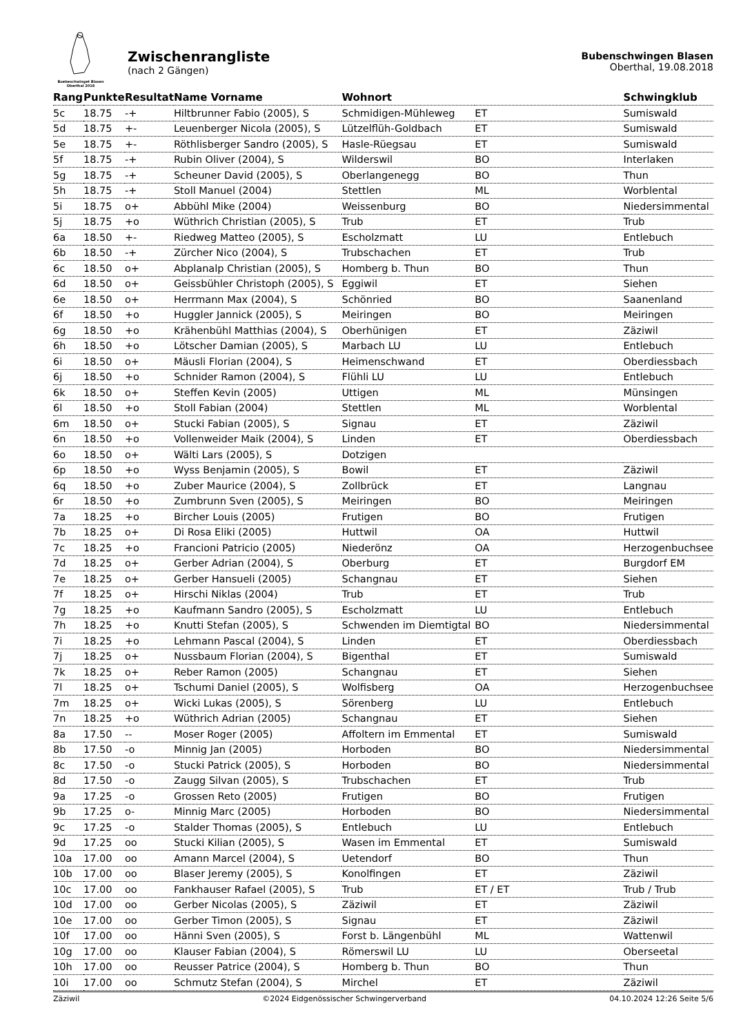Buebeschwinget Blasen
Oberthal 2018
Zwischenrangliste
(nach 2 Gängen)
Bubenschwingen Blasen
Oberthal, 19.08.2018
| Rang | Punkte | Resultat | Name Vorname | Wohnort | | Schwingklub |
| --- | --- | --- | --- | --- | --- | --- |
| 5c | 18.75 | -+ | Hiltbrunner Fabio (2005), S | Schmidigen-Mühleweg | ET | Sumiswald |
| 5d | 18.75 | +- | Leuenberger Nicola (2005), S | Lützelflüh-Goldbach | ET | Sumiswald |
| 5e | 18.75 | +- | Röthlisberger Sandro (2005), S | Hasle-Rüegsau | ET | Sumiswald |
| 5f | 18.75 | -+ | Rubin Oliver (2004), S | Wilderswil | BO | Interlaken |
| 5g | 18.75 | -+ | Scheuner David (2005), S | Oberlangenegg | BO | Thun |
| 5h | 18.75 | -+ | Stoll Manuel (2004) | Stettlen | ML | Worblental |
| 5i | 18.75 | o+ | Abbühl Mike (2004) | Weissenburg | BO | Niedersimmental |
| 5j | 18.75 | +o | Wüthrich Christian (2005), S | Trub | ET | Trub |
| 6a | 18.50 | +- | Riedweg Matteo (2005), S | Escholzmatt | LU | Entlebuch |
| 6b | 18.50 | -+ | Zürcher Nico (2004), S | Trubschachen | ET | Trub |
| 6c | 18.50 | o+ | Abplanalp Christian (2005), S | Homberg b. Thun | BO | Thun |
| 6d | 18.50 | o+ | Geissbühler Christoph (2005), S | Eggiwil | ET | Siehen |
| 6e | 18.50 | o+ | Herrmann Max (2004), S | Schönried | BO | Saanenland |
| 6f | 18.50 | +o | Huggler Jannick (2005), S | Meiringen | BO | Meiringen |
| 6g | 18.50 | +o | Krähenbühl Matthias (2004), S | Oberhünigen | ET | Zäziwil |
| 6h | 18.50 | +o | Lötscher Damian (2005), S | Marbach LU | LU | Entlebuch |
| 6i | 18.50 | o+ | Mäusli Florian (2004), S | Heimenschwand | ET | Oberdiessbach |
| 6j | 18.50 | +o | Schnider Ramon (2004), S | Flühli LU | LU | Entlebuch |
| 6k | 18.50 | o+ | Steffen Kevin (2005) | Uttigen | ML | Münsingen |
| 6l | 18.50 | +o | Stoll Fabian (2004) | Stettlen | ML | Worblental |
| 6m | 18.50 | o+ | Stucki Fabian (2005), S | Signau | ET | Zäziwil |
| 6n | 18.50 | +o | Vollenweider Maik (2004), S | Linden | ET | Oberdiessbach |
| 6o | 18.50 | o+ | Wälti Lars (2005), S | Dotzigen | | |
| 6p | 18.50 | +o | Wyss Benjamin (2005), S | Bowil | ET | Zäziwil |
| 6q | 18.50 | +o | Zuber Maurice (2004), S | Zollbrück | ET | Langnau |
| 6r | 18.50 | +o | Zumbrunn Sven (2005), S | Meiringen | BO | Meiringen |
| 7a | 18.25 | +o | Bircher Louis (2005) | Frutigen | BO | Frutigen |
| 7b | 18.25 | o+ | Di Rosa Eliki (2005) | Huttwil | OA | Huttwil |
| 7c | 18.25 | +o | Francioni Patricio (2005) | Niederönz | OA | Herzogenbuchsee |
| 7d | 18.25 | o+ | Gerber Adrian (2004), S | Oberburg | ET | Burgdorf EM |
| 7e | 18.25 | o+ | Gerber Hansueli (2005) | Schangnau | ET | Siehen |
| 7f | 18.25 | o+ | Hirschi Niklas (2004) | Trub | ET | Trub |
| 7g | 18.25 | +o | Kaufmann Sandro (2005), S | Escholzmatt | LU | Entlebuch |
| 7h | 18.25 | +o | Knutti Stefan (2005), S | Schwenden im Diemtigtal | BO | Niedersimmental |
| 7i | 18.25 | +o | Lehmann Pascal (2004), S | Linden | ET | Oberdiessbach |
| 7j | 18.25 | o+ | Nussbaum Florian (2004), S | Bigenthal | ET | Sumiswald |
| 7k | 18.25 | o+ | Reber Ramon (2005) | Schangnau | ET | Siehen |
| 7l | 18.25 | o+ | Tschumi Daniel (2005), S | Wolfisberg | OA | Herzogenbuchsee |
| 7m | 18.25 | o+ | Wicki Lukas (2005), S | Sörenberg | LU | Entlebuch |
| 7n | 18.25 | +o | Wüthrich Adrian (2005) | Schangnau | ET | Siehen |
| 8a | 17.50 | -- | Moser Roger (2005) | Affoltern im Emmental | ET | Sumiswald |
| 8b | 17.50 | -o | Minnig Jan (2005) | Horboden | BO | Niedersimmental |
| 8c | 17.50 | -o | Stucki Patrick (2005), S | Horboden | BO | Niedersimmental |
| 8d | 17.50 | -o | Zaugg Silvan (2005), S | Trubschachen | ET | Trub |
| 9a | 17.25 | -o | Grossen Reto (2005) | Frutigen | BO | Frutigen |
| 9b | 17.25 | o- | Minnig Marc (2005) | Horboden | BO | Niedersimmental |
| 9c | 17.25 | -o | Stalder Thomas (2005), S | Entlebuch | LU | Entlebuch |
| 9d | 17.25 | oo | Stucki Kilian (2005), S | Wasen im Emmental | ET | Sumiswald |
| 10a | 17.00 | oo | Amann Marcel (2004), S | Uetendorf | BO | Thun |
| 10b | 17.00 | oo | Blaser Jeremy (2005), S | Konolfingen | ET | Zäziwil |
| 10c | 17.00 | oo | Fankhauser Rafael (2005), S | Trub | ET / ET | Trub / Trub |
| 10d | 17.00 | oo | Gerber Nicolas (2005), S | Zäziwil | ET | Zäziwil |
| 10e | 17.00 | oo | Gerber Timon (2005), S | Signau | ET | Zäziwil |
| 10f | 17.00 | oo | Hänni Sven (2005), S | Forst b. Längenbühl | ML | Wattenwil |
| 10g | 17.00 | oo | Klauser Fabian (2004), S | Römerswil LU | LU | Oberseetal |
| 10h | 17.00 | oo | Reusser Patrice (2004), S | Homberg b. Thun | BO | Thun |
| 10i | 17.00 | oo | Schmutz Stefan (2004), S | Mirchel | ET | Zäziwil |
Zäziwil ©2024 Eidgenössischer Schwingerverband 04.10.2024 12:26 Seite 5/6